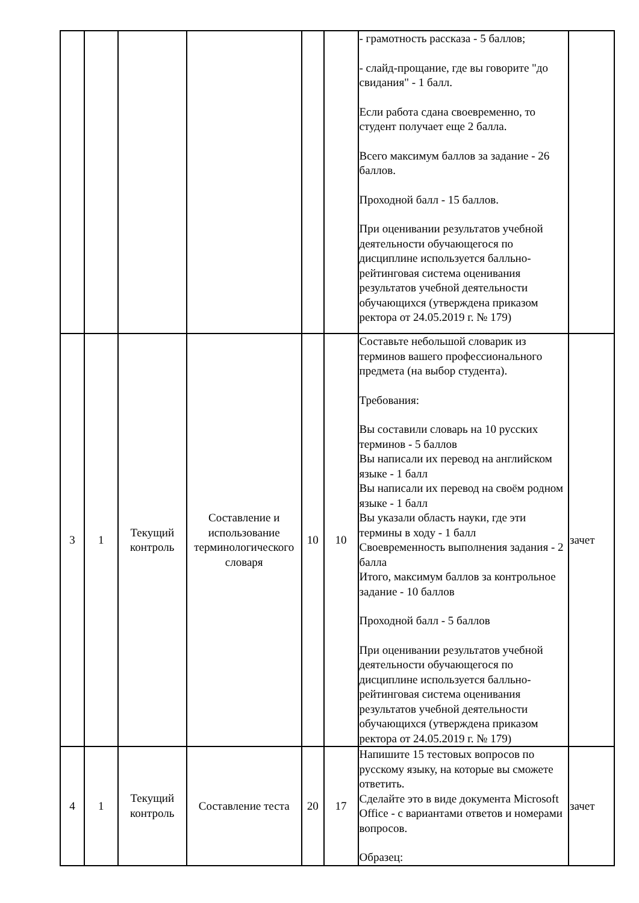| | | | | | | - грамотность рассказа - 5 баллов; - слайд-прощание, где вы говорите "до свидания" - 1 балл. Если работа сдана своевременно, то студент получает еще 2 балла. Всего максимум баллов за задание - 26 баллов. Проходной балл - 15 баллов. При оценивании результатов учебной деятельности обучающегося по дисциплине используется балльно-рейтинговая система оценивания результатов учебной деятельности обучающихся (утверждена приказом ректора от 24.05.2019 г. № 179) | |
| 3 | 1 | Текущий контроль | Составление и использование терминологического словаря | 10 | 10 | Составьте небольшой словарик из терминов вашего профессионального предмета (на выбор студента). Требования: Вы составили словарь на 10 русских терминов - 5 баллов Вы написали их перевод на английском языке - 1 балл Вы написали их перевод на своём родном языке - 1 балл Вы указали область науки, где эти термины в ходу - 1 балл Своевременность выполнения задания - 2 балла Итого, максимум баллов за контрольное задание - 10 баллов Проходной балл - 5 баллов При оценивании результатов учебной деятельности обучающегося по дисциплине используется балльно-рейтинговая система оценивания результатов учебной деятельности обучающихся (утверждена приказом ректора от 24.05.2019 г. № 179) | зачет |
| 4 | 1 | Текущий контроль | Составление теста | 20 | 17 | Напишите 15 тестовых вопросов по русскому языку, на которые вы сможете ответить. Сделайте это в виде документа Microsoft Office - с вариантами ответов и номерами вопросов. Образец: | зачет |